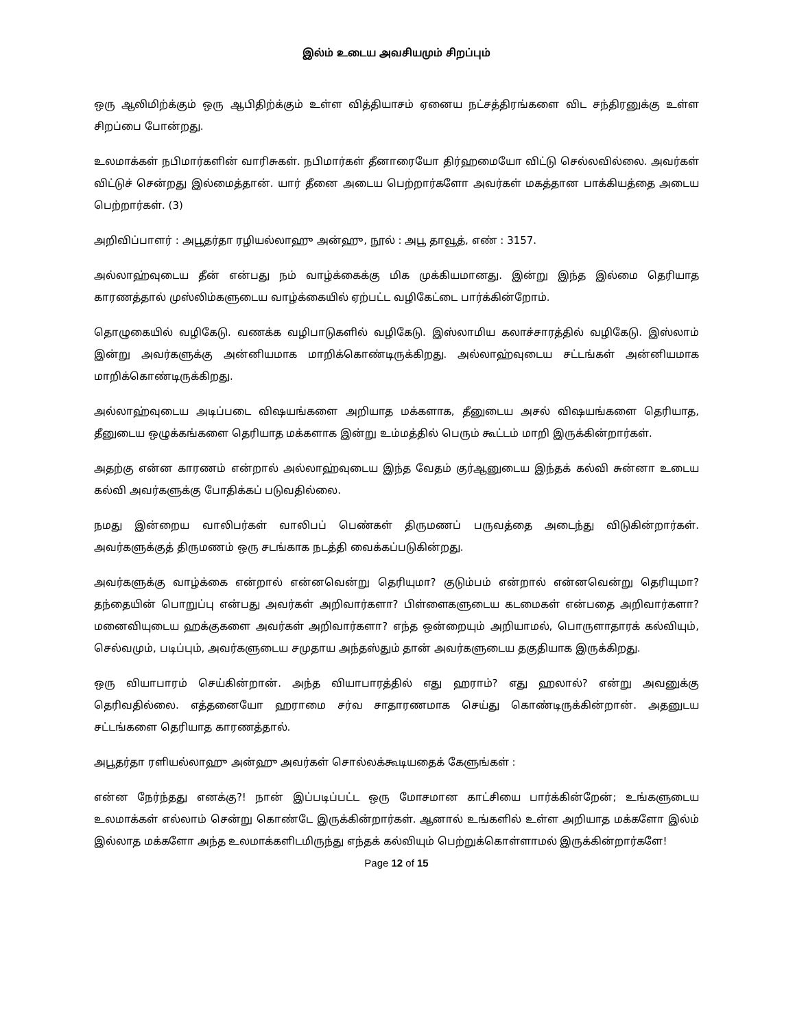இல்ம் உடைய அவசியமும் சிறப்பும்
ஒரு ஆலிமிற்க்கும் ஒரு ஆபிதிற்க்கும் உள்ள வித்தியாசம் ஏனைய நட்சத்திரங்களை விட சந்திரனுக்கு உள்ள சிறப்பை போன்றது.
உலமாக்கள் நபிமார்களின் வாரிசுகள். நபிமார்கள் தீனாரையோ திர்ஹமையோ விட்டு செல்லவில்லை. அவர்கள் விட்டுச் சென்றது இல்மைத்தான். யார் தீனை அடைய பெற்றார்களோ அவர்கள் மகத்தான பாக்கியத்தை அடைய பெற்றார்கள். (3)
அறிவிப்பாளர் : அபூதர்தா ரழியல்லாஹு அன்ஹு, நூல் : அபூ தாவூத், எண் : 3157.
அல்லாஹ்வுடைய தீன் என்பது நம் வாழ்க்கைக்கு மிக முக்கியமானது. இன்று இந்த இல்மை தெரியாத காரணத்தால் முஸ்லிம்களுடைய வாழ்க்கையில் ஏற்பட்ட வழிகேட்டை பார்க்கின்றோம்.
தொழுகையில் வழிகேடு. வணக்க வழிபாடுகளில் வழிகேடு. இஸ்லாமிய கலாச்சாரத்தில் வழிகேடு. இஸ்லாம் இன்று அவர்களுக்கு அன்னியமாக மாறிக்கொண்டிருக்கிறது. அல்லாஹ்வுடைய சட்டங்கள் அன்னியமாக மாறிக்கொண்டிருக்கிறது.
அல்லாஹ்வுடைய அடிப்படை விஷயங்களை அறியாத மக்களாக, தீனுடைய அசல் விஷயங்களை தெரியாத, தீனுடைய ஒழுக்கங்களை தெரியாத மக்களாக இன்று உம்மத்தில் பெரும் கூட்டம் மாறி இருக்கின்றார்கள்.
அதற்கு என்ன காரணம் என்றால் அல்லாஹ்வுடைய இந்த வேதம் குர்ஆனுடைய இந்தக் கல்வி சுன்னா உடைய கல்வி அவர்களுக்கு போதிக்கப் படுவதில்லை.
நமது இன்றைய வாலிபர்கள் வாலிபப் பெண்கள் திருமணப் பருவத்தை அடைந்து விடுகின்றார்கள். அவர்களுக்குத் திருமணம் ஒரு சடங்காக நடத்தி வைக்கப்படுகின்றது.
அவர்களுக்கு வாழ்க்கை என்றால் என்னவென்று தெரியுமா? குடும்பம் என்றால் என்னவென்று தெரியுமா? தந்தையின் பொறுப்பு என்பது அவர்கள் அறிவார்களா? பிள்ளைகளுடைய கடமைகள் என்பதை அறிவார்களா? மனைவியுடைய ஹக்குகளை அவர்கள் அறிவார்களா? எந்த ஒன்றையும் அறியாமல், பொருளாதாரக் கல்வியும், செல்வமும், படிப்பும், அவர்களுடைய சமுதாய அந்தஸ்தும் தான் அவர்களுடைய தகுதியாக இருக்கிறது.
ஒரு வியாபாரம் செய்கின்றான். அந்த வியாபாரத்தில் எது ஹராம்? எது ஹலால்? என்று அவனுக்கு தெரிவதில்லை. எத்தனையோ ஹராமை சர்வ சாதாரணமாக செய்து கொண்டிருக்கின்றான். அதனுடய சட்டங்களை தெரியாத காரணத்தால்.
அபூதர்தா ரளியல்லாஹு அன்ஹு அவர்கள் சொல்லக்கூடியதைக் கேளுங்கள் :
என்ன நேர்ந்தது எனக்கு?! நான் இப்படிப்பட்ட ஒரு மோசமான காட்சியை பார்க்கின்றேன்; உங்களுடைய உலமாக்கள் எல்லாம் சென்று கொண்டே இருக்கின்றார்கள். ஆனால் உங்களில் உள்ள அறியாத மக்களோ இல்ம் இல்லாத மக்களோ அந்த உலமாக்களிடமிருந்து எந்தக் கல்வியும் பெற்றுக்கொள்ளாமல் இருக்கின்றார்களே!
Page 12 of 15